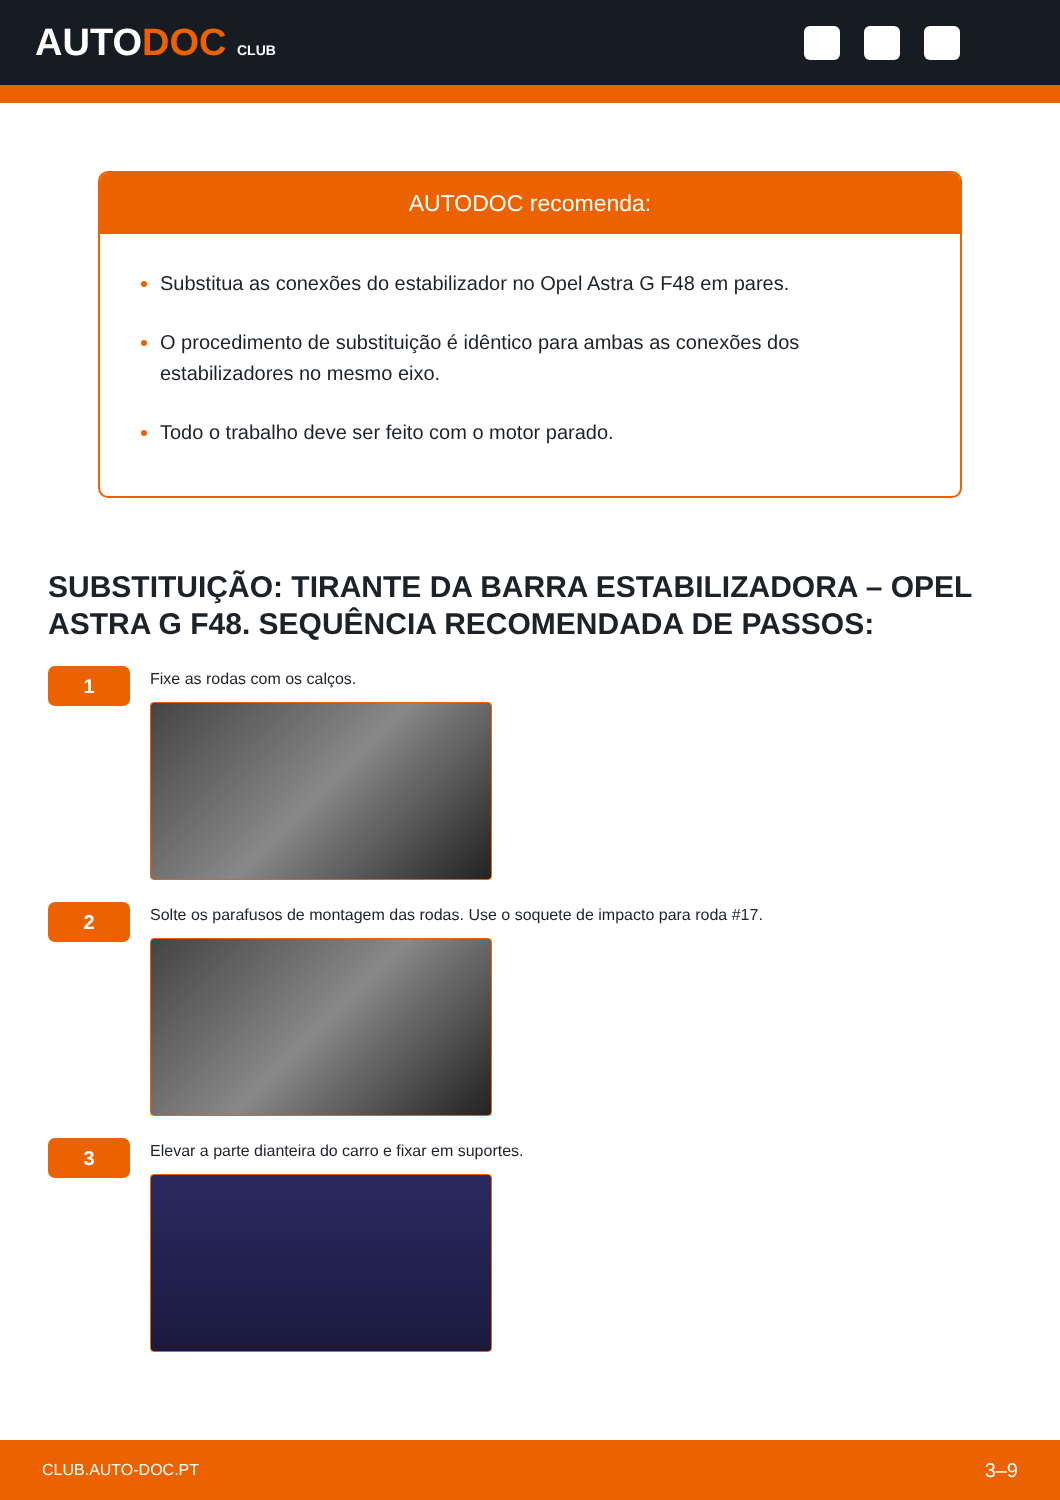AUTODOC CLUB
AUTODOC recomenda:
Substitua as conexões do estabilizador no Opel Astra G F48 em pares.
O procedimento de substituição é idêntico para ambas as conexões dos estabilizadores no mesmo eixo.
Todo o trabalho deve ser feito com o motor parado.
SUBSTITUIÇÃO: TIRANTE DA BARRA ESTABILIZADORA – OPEL ASTRA G F48. SEQUÊNCIA RECOMENDADA DE PASSOS:
1
Fixe as rodas com os calços.
2
Solte os parafusos de montagem das rodas. Use o soquete de impacto para roda #17.
3
Elevar a parte dianteira do carro e fixar em suportes.
CLUB.AUTO-DOC.PT 3–9